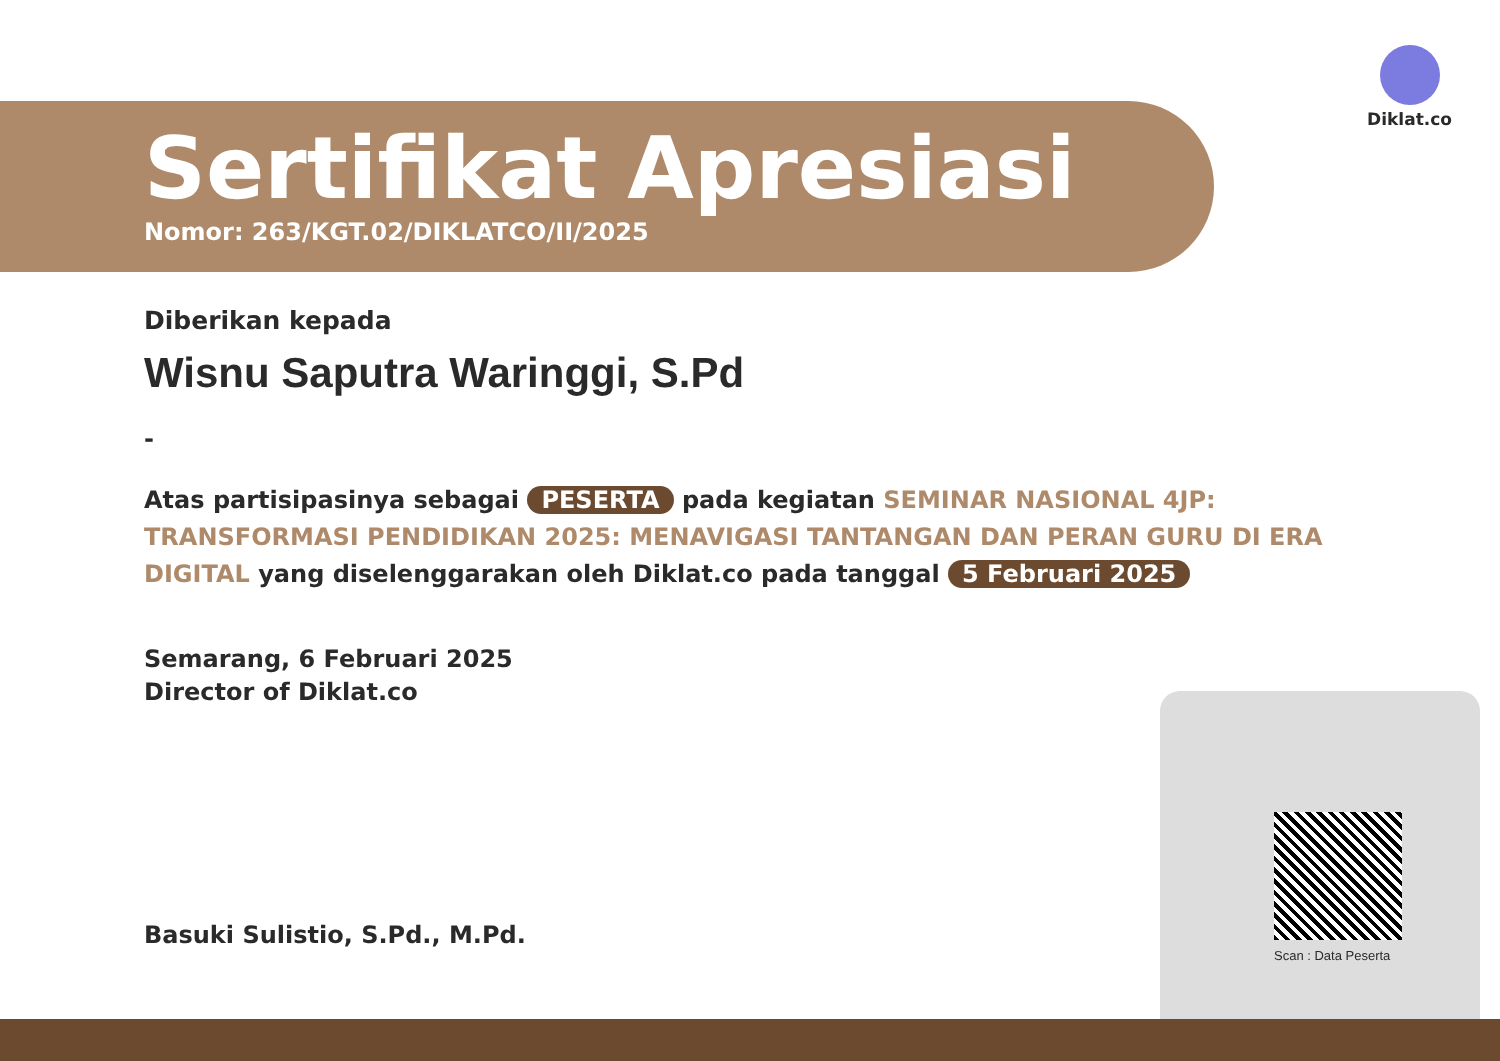Diklat.co
Sertifikat Apresiasi
Nomor: 263/KGT.02/DIKLATCO/II/2025
Diberikan kepada
Wisnu Saputra Waringgi, S.Pd
-
Atas partisipasinya sebagai PESERTA pada kegiatan SEMINAR NASIONAL 4JP: TRANSFORMASI PENDIDIKAN 2025: MENAVIGASI TANTANGAN DAN PERAN GURU DI ERA DIGITAL yang diselenggarakan oleh Diklat.co pada tanggal 5 Februari 2025
Semarang, 6 Februari 2025
Director of Diklat.co
Basuki Sulistio, S.Pd., M.Pd.
Scan : Data Peserta